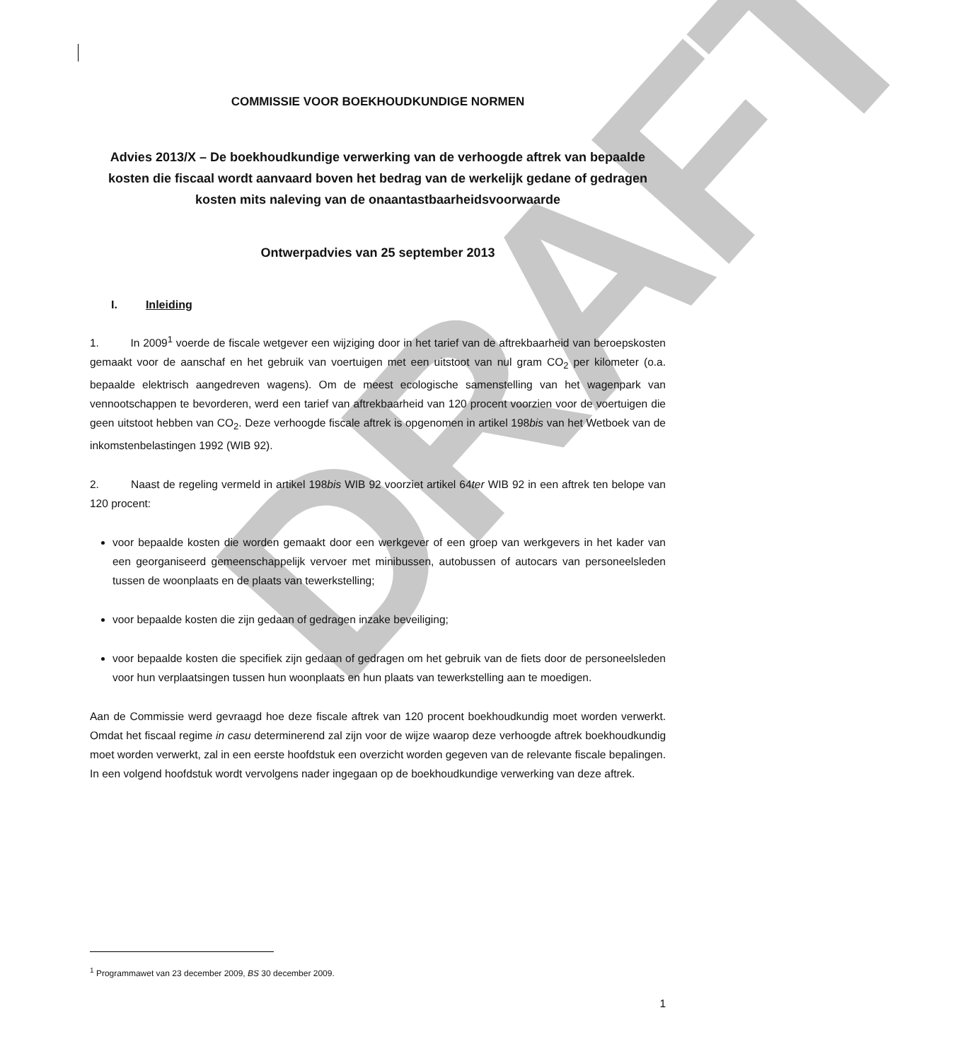DRAFT
COMMISSIE VOOR BOEKHOUDKUNDIGE NORMEN
Advies 2013/X – De boekhoudkundige verwerking van de verhoogde aftrek van bepaalde kosten die fiscaal wordt aanvaard boven het bedrag van de werkelijk gedane of gedragen kosten mits naleving van de onaantastbaarheidsvoorwaarde
Ontwerpadvies van 25 september 2013
I. Inleiding
1. In 2009<sup>1</sup> voerde de fiscale wetgever een wijziging door in het tarief van de aftrekbaarheid van beroepskosten gemaakt voor de aanschaf en het gebruik van voertuigen met een uitstoot van nul gram CO<sub>2</sub> per kilometer (o.a. bepaalde elektrisch aangedreven wagens). Om de meest ecologische samenstelling van het wagenpark van vennootschappen te bevorderen, werd een tarief van aftrekbaarheid van 120 procent voorzien voor de voertuigen die geen uitstoot hebben van CO<sub>2</sub>. Deze verhoogde fiscale aftrek is opgenomen in artikel 198bis van het Wetboek van de inkomstenbelastingen 1992 (WIB 92).
2. Naast de regeling vermeld in artikel 198bis WIB 92 voorziet artikel 64ter WIB 92 in een aftrek ten belope van 120 procent:
voor bepaalde kosten die worden gemaakt door een werkgever of een groep van werkgevers in het kader van een georganiseerd gemeenschappelijk vervoer met minibussen, autobussen of autocars van personeelsleden tussen de woonplaats en de plaats van tewerkstelling;
voor bepaalde kosten die zijn gedaan of gedragen inzake beveiliging;
voor bepaalde kosten die specifiek zijn gedaan of gedragen om het gebruik van de fiets door de personeelsleden voor hun verplaatsingen tussen hun woonplaats en hun plaats van tewerkstelling aan te moedigen.
Aan de Commissie werd gevraagd hoe deze fiscale aftrek van 120 procent boekhoudkundig moet worden verwerkt. Omdat het fiscaal regime in casu determinerend zal zijn voor de wijze waarop deze verhoogde aftrek boekhoudkundig moet worden verwerkt, zal in een eerste hoofdstuk een overzicht worden gegeven van de relevante fiscale bepalingen. In een volgend hoofdstuk wordt vervolgens nader ingegaan op de boekhoudkundige verwerking van deze aftrek.
<sup>1</sup> Programmawet van 23 december 2009, BS 30 december 2009.
1